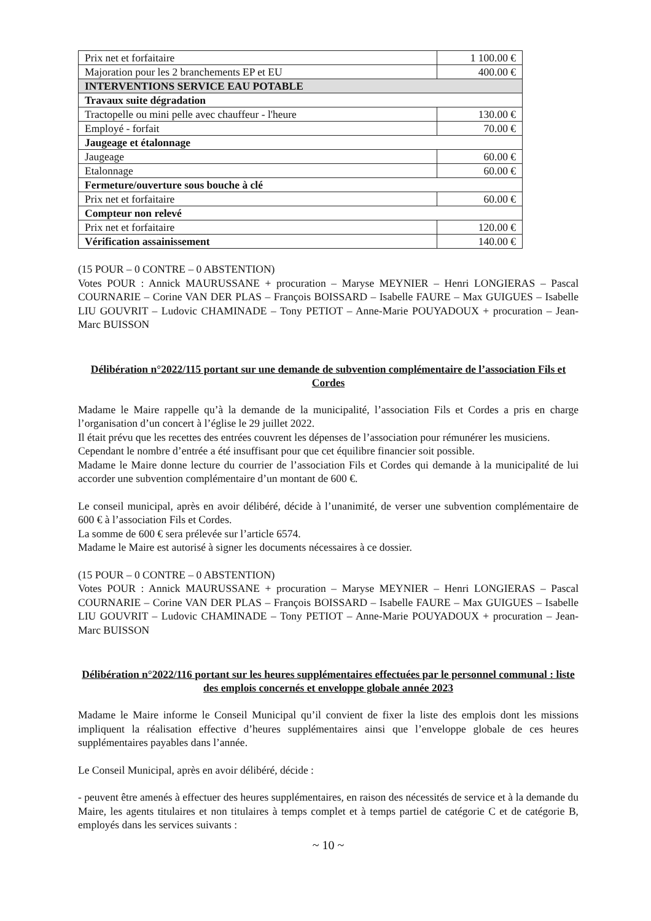| Prix net et forfaitaire | 1 100.00 € |
| Majoration pour les 2 branchements EP et EU | 400.00 € |
| INTERVENTIONS SERVICE EAU POTABLE | |
| Travaux suite dégradation | |
| Tractopelle ou mini pelle avec chauffeur - l'heure | 130.00 € |
| Employé - forfait | 70.00 € |
| Jaugeage et étalonnage | |
| Jaugeage | 60.00 € |
| Etalonnage | 60.00 € |
| Fermeture/ouverture sous bouche à clé | |
| Prix net et forfaitaire | 60.00 € |
| Compteur non relevé | |
| Prix net et forfaitaire | 120.00 € |
| Vérification assainissement | 140.00 € |
(15 POUR – 0 CONTRE – 0 ABSTENTION)
Votes POUR : Annick MAURUSSANE + procuration – Maryse MEYNIER – Henri LONGIERAS – Pascal COURNARIE – Corine VAN DER PLAS – François BOISSARD – Isabelle FAURE – Max GUIGUES – Isabelle LIU GOUVRIT – Ludovic CHAMINADE – Tony PETIOT – Anne-Marie POUYADOUX + procuration – Jean-Marc BUISSON
Délibération n°2022/115 portant sur une demande de subvention complémentaire de l’association Fils et Cordes
Madame le Maire rappelle qu’à la demande de la municipalité, l’association Fils et Cordes a pris en charge l’organisation d’un concert à l’église le 29 juillet 2022.
Il était prévu que les recettes des entrées couvrent les dépenses de l’association pour rémunérer les musiciens.
Cependant le nombre d’entrée a été insuffisant pour que cet équilibre financier soit possible.
Madame le Maire donne lecture du courrier de l’association Fils et Cordes qui demande à la municipalité de lui accorder une subvention complémentaire d’un montant de 600 €.
Le conseil municipal, après en avoir délibéré, décide à l’unanimité, de verser une subvention complémentaire de 600 € à l’association Fils et Cordes.
La somme de 600 € sera prélevée sur l’article 6574.
Madame le Maire est autorisé à signer les documents nécessaires à ce dossier.
(15 POUR – 0 CONTRE – 0 ABSTENTION)
Votes POUR : Annick MAURUSSANE + procuration – Maryse MEYNIER – Henri LONGIERAS – Pascal COURNARIE – Corine VAN DER PLAS – François BOISSARD – Isabelle FAURE – Max GUIGUES – Isabelle LIU GOUVRIT – Ludovic CHAMINADE – Tony PETIOT – Anne-Marie POUYADOUX + procuration – Jean-Marc BUISSON
Délibération n°2022/116 portant sur les heures supplémentaires effectuées par le personnel communal : liste des emplois concernés et enveloppe globale année 2023
Madame le Maire informe le Conseil Municipal qu’il convient de fixer la liste des emplois dont les missions impliquent la réalisation effective d’heures supplémentaires ainsi que l’enveloppe globale de ces heures supplémentaires payables dans l’année.
Le Conseil Municipal, après en avoir délibéré, décide :
- peuvent être amenés à effectuer des heures supplémentaires, en raison des nécessités de service et à la demande du Maire, les agents titulaires et non titulaires à temps complet et à temps partiel de catégorie C et de catégorie B, employés dans les services suivants :
~ 10 ~